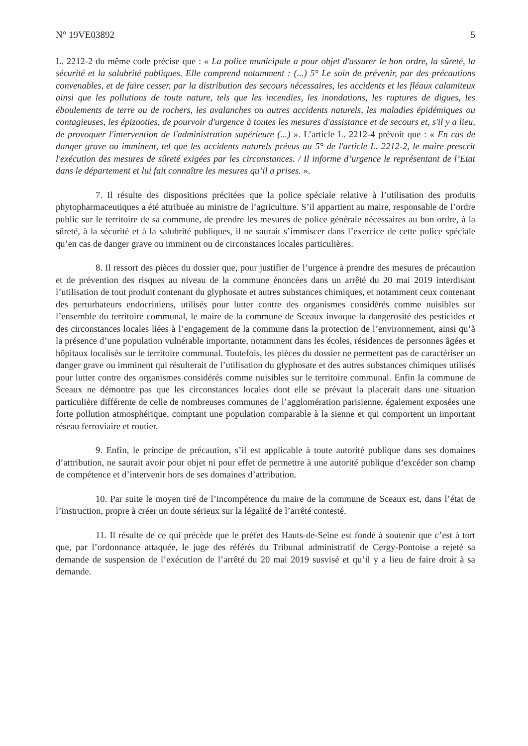N° 19VE03892 5
L. 2212-2 du même code précise que : « La police municipale a pour objet d'assurer le bon ordre, la sûreté, la sécurité et la salubrité publiques. Elle comprend notamment : (...) 5° Le soin de prévenir, par des précautions convenables, et de faire cesser, par la distribution des secours nécessaires, les accidents et les fléaux calamiteux ainsi que les pollutions de toute nature, tels que les incendies, les inondations, les ruptures de digues, les éboulements de terre ou de rochers, les avalanches ou autres accidents naturels, les maladies épidémiques ou contagieuses, les épizooties, de pourvoir d'urgence à toutes les mesures d'assistance et de secours et, s'il y a lieu, de provoquer l'intervention de l'administration supérieure (...) ». L’article L. 2212-4 prévoit que : « En cas de danger grave ou imminent, tel que les accidents naturels prévus au 5° de l'article L. 2212-2, le maire prescrit l'exécution des mesures de sûreté exigées par les circonstances. / Il informe d’urgence le représentant de l’Etat dans le département et lui fait connaître les mesures qu’il a prises. ».
7. Il résulte des dispositions précitées que la police spéciale relative à l’utilisation des produits phytopharmaceutiques a été attribuée au ministre de l’agriculture. S’il appartient au maire, responsable de l’ordre public sur le territoire de sa commune, de prendre les mesures de police générale nécessaires au bon ordre, à la sûreté, à la sécurité et à la salubrité publiques, il ne saurait s’immiscer dans l’exercice de cette police spéciale qu’en cas de danger grave ou imminent ou de circonstances locales particulières.
8. Il ressort des pièces du dossier que, pour justifier de l’urgence à prendre des mesures de précaution et de prévention des risques au niveau de la commune énoncées dans un arrêté du 20 mai 2019 interdisant l’utilisation de tout produit contenant du glyphosate et autres substances chimiques, et notamment ceux contenant des perturbateurs endocriniens, utilisés pour lutter contre des organismes considérés comme nuisibles sur l’ensemble du territoire communal, le maire de la commune de Sceaux invoque la dangerosité des pesticides et des circonstances locales liées à l’engagement de la commune dans la protection de l’environnement, ainsi qu’à la présence d’une population vulnérable importante, notamment dans les écoles, résidences de personnes âgées et hôpitaux localisés sur le territoire communal. Toutefois, les pièces du dossier ne permettent pas de caractériser un danger grave ou imminent qui résulterait de l’utilisation du glyphosate et des autres substances chimiques utilisés pour lutter contre des organismes considérés comme nuisibles sur le territoire communal. Enfin la commune de Sceaux ne démontre pas que les circonstances locales dont elle se prévaut la placerait dans une situation particulière différente de celle de nombreuses communes de l’agglomération parisienne, également exposées une forte pollution atmosphérique, comptant une population comparable à la sienne et qui comportent un important réseau ferroviaire et routier.
9. Enfin, le principe de précaution, s’il est applicable à toute autorité publique dans ses domaines d’attribution, ne saurait avoir pour objet ni pour effet de permettre à une autorité publique d’excéder son champ de compétence et d’intervenir hors de ses domaines d’attribution.
10. Par suite le moyen tiré de l’incompétence du maire de la commune de Sceaux est, dans l’état de l’instruction, propre à créer un doute sérieux sur la légalité de l’arrêté contesté.
11. Il résulte de ce qui précède que le préfet des Hauts-de-Seine est fondé à soutenir que c’est à tort que, par l’ordonnance attaquée, le juge des référés du Tribunal administratif de Cergy-Pontoise a rejeté sa demande de suspension de l’exécution de l’arrêté du 20 mai 2019 susvisé et qu’il y a lieu de faire droit à sa demande.